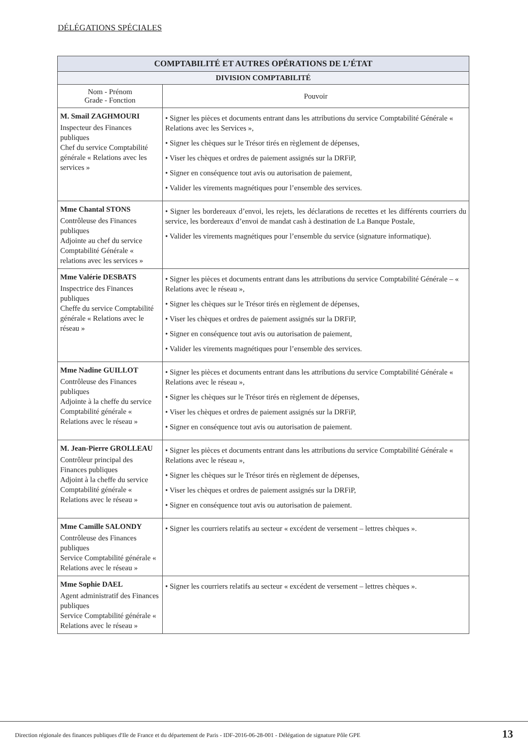DÉLÉGATIONS SPÉCIALES
| COMPTABILITÉ ET AUTRES OPÉRATIONS DE L’ÉTAT | |
| --- | --- |
| DIVISION COMPTABILITÉ | |
| Nom - Prénom Grade - Fonction | Pouvoir |
| M. Smail ZAGHMOURI Inspecteur des Finances publiques Chef du service Comptabilité générale « Relations avec les services » | • Signer les pièces et documents entrant dans les attributions du service Comptabilité Générale « Relations avec les Services », • Signer les chèques sur le Trésor tirés en règlement de dépenses, • Viser les chèques et ordres de paiement assignés sur la DRFiP, • Signer en conséquence tout avis ou autorisation de paiement, • Valider les virements magnétiques pour l’ensemble des services. |
| Mme Chantal STONS Contrôleuse des Finances publiques Adjointe au chef du service Comptabilité Générale « relations avec les services » | • Signer les bordereaux d’envoi, les rejets, les déclarations de recettes et les différents courriers du service, les bordereaux d’envoi de mandat cash à destination de La Banque Postale, • Valider les virements magnétiques pour l’ensemble du service (signature informatique). |
| Mme Valérie DESBATS Inspectrice des Finances publiques Cheffe du service Comptabilité générale « Relations avec le réseau » | • Signer les pièces et documents entrant dans les attributions du service Comptabilité Générale – « Relations avec le réseau », • Signer les chèques sur le Trésor tirés en règlement de dépenses, • Viser les chèques et ordres de paiement assignés sur la DRFiP, • Signer en conséquence tout avis ou autorisation de paiement, • Valider les virements magnétiques pour l’ensemble des services. |
| Mme Nadine GUILLOT Contrôleuse des Finances publiques Adjointe à la cheffe du service Comptabilité générale « Relations avec le réseau » | • Signer les pièces et documents entrant dans les attributions du service Comptabilité Générale « Relations avec le réseau », • Signer les chèques sur le Trésor tirés en règlement de dépenses, • Viser les chèques et ordres de paiement assignés sur la DRFiP, • Signer en conséquence tout avis ou autorisation de paiement. |
| M. Jean-Pierre GROLLEAU Contrôleur principal des Finances publiques Adjoint à la cheffe du service Comptabilité générale « Relations avec le réseau » | • Signer les pièces et documents entrant dans les attributions du service Comptabilité Générale « Relations avec le réseau », • Signer les chèques sur le Trésor tirés en règlement de dépenses, • Viser les chèques et ordres de paiement assignés sur la DRFiP, • Signer en conséquence tout avis ou autorisation de paiement. |
| Mme Camille SALONDY Contrôleuse des Finances publiques Service Comptabilité générale « Relations avec le réseau » | • Signer les courriers relatifs au secteur « excédent de versement – lettres chèques ». |
| Mme Sophie DAEL Agent administratif des Finances publiques Service Comptabilité générale « Relations avec le réseau » | • Signer les courriers relatifs au secteur « excédent de versement – lettres chèques ». |
Direction régionale des finances publiques d'Ile de France et du département de Paris - IDF-2016-06-28-001 - Délégation de signature Pôle GPE 13